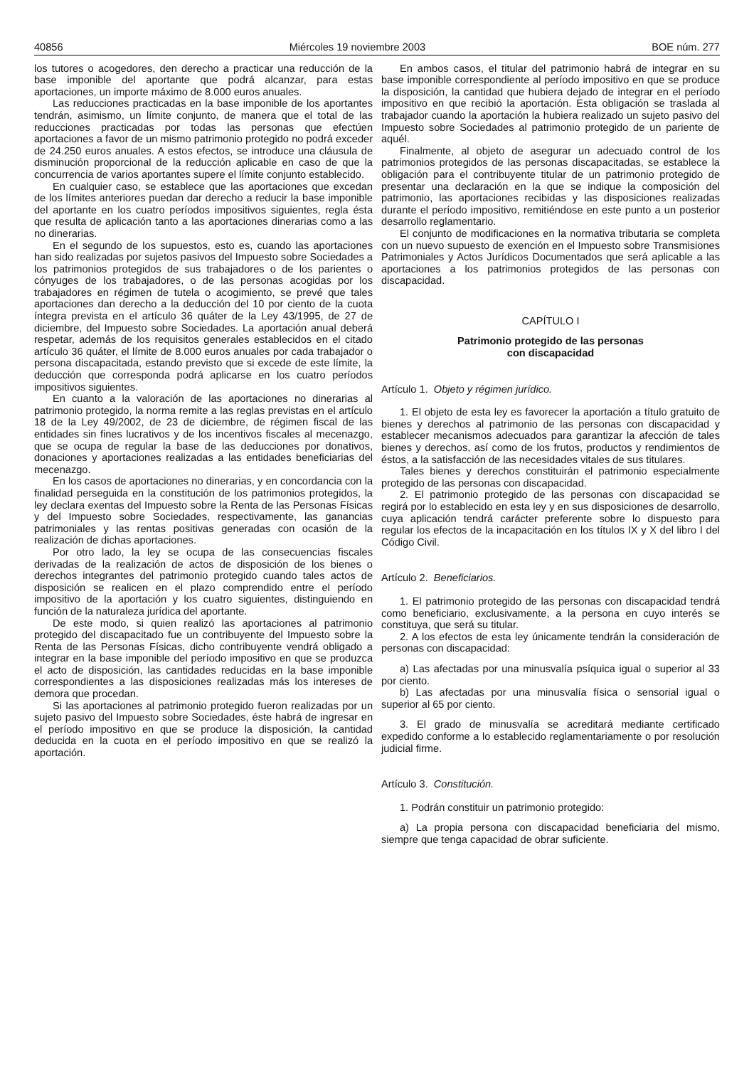40856 Miércoles 19 noviembre 2003 BOE núm. 277
los tutores o acogedores, den derecho a practicar una reducción de la base imponible del aportante que podrá alcanzar, para estas aportaciones, un importe máximo de 8.000 euros anuales.
Las reducciones practicadas en la base imponible de los aportantes tendrán, asimismo, un límite conjunto, de manera que el total de las reducciones practicadas por todas las personas que efectúen aportaciones a favor de un mismo patrimonio protegido no podrá exceder de 24.250 euros anuales. A estos efectos, se introduce una cláusula de disminución proporcional de la reducción aplicable en caso de que la concurrencia de varios aportantes supere el límite conjunto establecido.
En cualquier caso, se establece que las aportaciones que excedan de los límites anteriores puedan dar derecho a reducir la base imponible del aportante en los cuatro períodos impositivos siguientes, regla ésta que resulta de aplicación tanto a las aportaciones dinerarias como a las no dinerarias.
En el segundo de los supuestos, esto es, cuando las aportaciones han sido realizadas por sujetos pasivos del Impuesto sobre Sociedades a los patrimonios protegidos de sus trabajadores o de los parientes o cónyuges de los trabajadores, o de las personas acogidas por los trabajadores en régimen de tutela o acogimiento, se prevé que tales aportaciones dan derecho a la deducción del 10 por ciento de la cuota íntegra prevista en el artículo 36 quáter de la Ley 43/1995, de 27 de diciembre, del Impuesto sobre Sociedades. La aportación anual deberá respetar, además de los requisitos generales establecidos en el citado artículo 36 quáter, el límite de 8.000 euros anuales por cada trabajador o persona discapacitada, estando previsto que si excede de este límite, la deducción que corresponda podrá aplicarse en los cuatro períodos impositivos siguientes.
En cuanto a la valoración de las aportaciones no dinerarias al patrimonio protegido, la norma remite a las reglas previstas en el artículo 18 de la Ley 49/2002, de 23 de diciembre, de régimen fiscal de las entidades sin fines lucrativos y de los incentivos fiscales al mecenazgo, que se ocupa de regular la base de las deducciones por donativos, donaciones y aportaciones realizadas a las entidades beneficiarias del mecenazgo.
En los casos de aportaciones no dinerarias, y en concordancia con la finalidad perseguida en la constitución de los patrimonios protegidos, la ley declara exentas del Impuesto sobre la Renta de las Personas Físicas y del Impuesto sobre Sociedades, respectivamente, las ganancias patrimoniales y las rentas positivas generadas con ocasión de la realización de dichas aportaciones.
Por otro lado, la ley se ocupa de las consecuencias fiscales derivadas de la realización de actos de disposición de los bienes o derechos integrantes del patrimonio protegido cuando tales actos de disposición se realicen en el plazo comprendido entre el período impositivo de la aportación y los cuatro siguientes, distinguiendo en función de la naturaleza jurídica del aportante.
De este modo, si quien realizó las aportaciones al patrimonio protegido del discapacitado fue un contribuyente del Impuesto sobre la Renta de las Personas Físicas, dicho contribuyente vendrá obligado a integrar en la base imponible del período impositivo en que se produzca el acto de disposición, las cantidades reducidas en la base imponible correspondientes a las disposiciones realizadas más los intereses de demora que procedan.
Si las aportaciones al patrimonio protegido fueron realizadas por un sujeto pasivo del Impuesto sobre Sociedades, éste habrá de ingresar en el período impositivo en que se produce la disposición, la cantidad deducida en la cuota en el período impositivo en que se realizó la aportación.
En ambos casos, el titular del patrimonio habrá de integrar en su base imponible correspondiente al período impositivo en que se produce la disposición, la cantidad que hubiera dejado de integrar en el período impositivo en que recibió la aportación. Esta obligación se traslada al trabajador cuando la aportación la hubiera realizado un sujeto pasivo del Impuesto sobre Sociedades al patrimonio protegido de un pariente de aquél.
Finalmente, al objeto de asegurar un adecuado control de los patrimonios protegidos de las personas discapacitadas, se establece la obligación para el contribuyente titular de un patrimonio protegido de presentar una declaración en la que se indique la composición del patrimonio, las aportaciones recibidas y las disposiciones realizadas durante el período impositivo, remitiéndose en este punto a un posterior desarrollo reglamentario.
El conjunto de modificaciones en la normativa tributaria se completa con un nuevo supuesto de exención en el Impuesto sobre Transmisiones Patrimoniales y Actos Jurídicos Documentados que será aplicable a las aportaciones a los patrimonios protegidos de las personas con discapacidad.
CAPÍTULO I
Patrimonio protegido de las personas
con discapacidad
Artículo 1. Objeto y régimen jurídico.
1. El objeto de esta ley es favorecer la aportación a título gratuito de bienes y derechos al patrimonio de las personas con discapacidad y establecer mecanismos adecuados para garantizar la afección de tales bienes y derechos, así como de los frutos, productos y rendimientos de éstos, a la satisfacción de las necesidades vitales de sus titulares.
Tales bienes y derechos constituirán el patrimonio especialmente protegido de las personas con discapacidad.
2. El patrimonio protegido de las personas con discapacidad se regirá por lo establecido en esta ley y en sus disposiciones de desarrollo, cuya aplicación tendrá carácter preferente sobre lo dispuesto para regular los efectos de la incapacitación en los títulos IX y X del libro I del Código Civil.
Artículo 2. Beneficiarios.
1. El patrimonio protegido de las personas con discapacidad tendrá como beneficiario, exclusivamente, a la persona en cuyo interés se constituya, que será su titular.
2. A los efectos de esta ley únicamente tendrán la consideración de personas con discapacidad:
a) Las afectadas por una minusvalía psíquica igual o superior al 33 por ciento.
b) Las afectadas por una minusvalía física o sensorial igual o superior al 65 por ciento.
3. El grado de minusvalía se acreditará mediante certificado expedido conforme a lo establecido reglamentariamente o por resolución judicial firme.
Artículo 3. Constitución.
1. Podrán constituir un patrimonio protegido:
a) La propia persona con discapacidad beneficiaria del mismo, siempre que tenga capacidad de obrar suficiente.